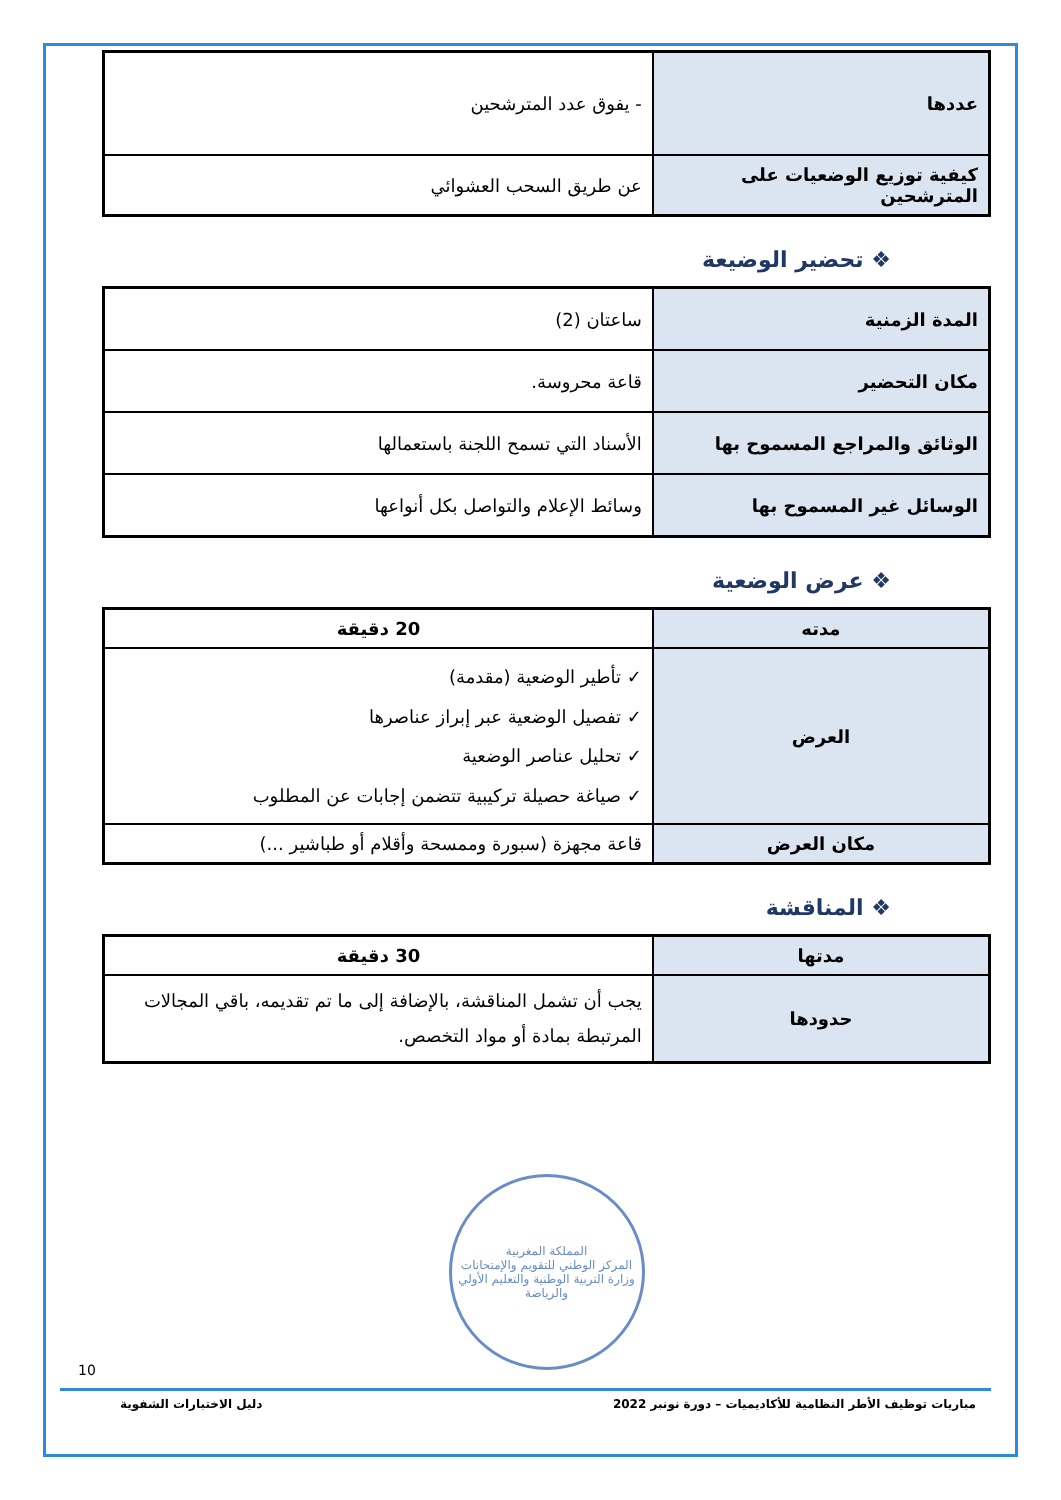| عددها | - يفوق عدد المترشحين |
| كيفية توزيع الوضعيات على المترشحين | عن طريق السحب العشوائي |
❖ تحضير الوضيعة
| المدة الزمنية | ساعتان (2) |
| مكان التحضير | قاعة محروسة. |
| الوثائق والمراجع المسموح بها | الأسناد التي تسمح اللجنة باستعمالها |
| الوسائل غير المسموح بها | وسائط الإعلام والتواصل بكل أنواعها |
❖ عرض الوضعية
| مدته | 20 دقيقة |
| العرض | ✓ تأطير الوضعية (مقدمة) ✓ تفصيل الوضعية عبر إبراز عناصرها ✓ تحليل عناصر الوضعية ✓ صياغة حصيلة تركيبية تتضمن إجابات عن المطلوب |
| مكان العرض | قاعة مجهزة (سبورة وممسحة وأقلام أو طباشير ...) |
❖ المناقشة
| مدتها | 30 دقيقة |
| حدودها | يجب أن تشمل المناقشة، بالإضافة إلى ما تم تقديمه، باقي المجالات المرتبطة بمادة أو مواد التخصص. |
المملكة المغربية
المركز الوطني للتقويم والإمتحانات
وزارة التربية الوطنية والتعليم الأولي والرياضة
10
مباريات توظيف الأطر النظامية للأكاديميات – دورة نونبر 2022 دليل الاختبارات الشفوية